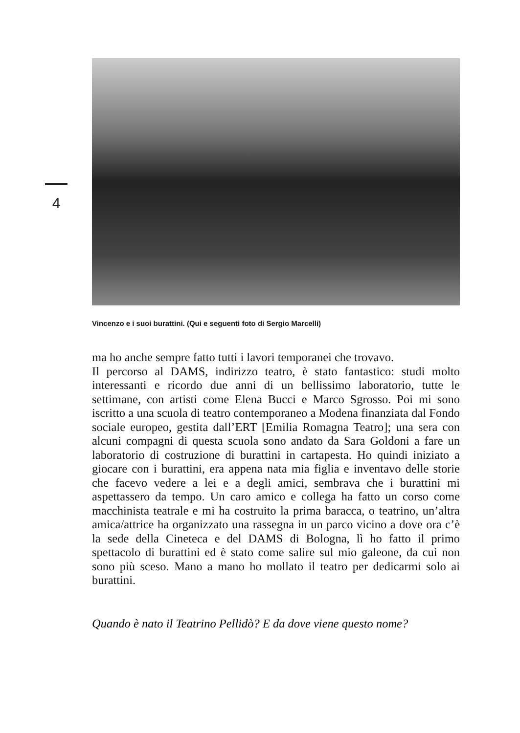4
Vincenzo e i suoi burattini. (Qui e seguenti foto di Sergio Marcelli)
ma ho anche sempre fatto tutti i lavori temporanei che trovavo.
Il percorso al DAMS, indirizzo teatro, è stato fantastico: studi molto interessanti e ricordo due anni di un bellissimo laboratorio, tutte le settimane, con artisti come Elena Bucci e Marco Sgrosso. Poi mi sono iscritto a una scuola di teatro contemporaneo a Modena finanziata dal Fondo sociale europeo, gestita dall’ERT [Emilia Romagna Teatro]; una sera con alcuni compagni di questa scuola sono andato da Sara Goldoni a fare un laboratorio di costruzione di burattini in cartapesta. Ho quindi iniziato a giocare con i burattini, era appena nata mia figlia e inventavo delle storie che facevo vedere a lei e a degli amici, sembrava che i burattini mi aspettassero da tempo. Un caro amico e collega ha fatto un corso come macchinista teatrale e mi ha costruito la prima baracca, o teatrino, un’altra amica/attrice ha organizzato una rassegna in un parco vicino a dove ora c’è la sede della Cineteca e del DAMS di Bologna, lì ho fatto il primo spettacolo di burattini ed è stato come salire sul mio galeone, da cui non sono più sceso. Mano a mano ho mollato il teatro per dedicarmi solo ai burattini.
Quando è nato il Teatrino Pellidò? E da dove viene questo nome?